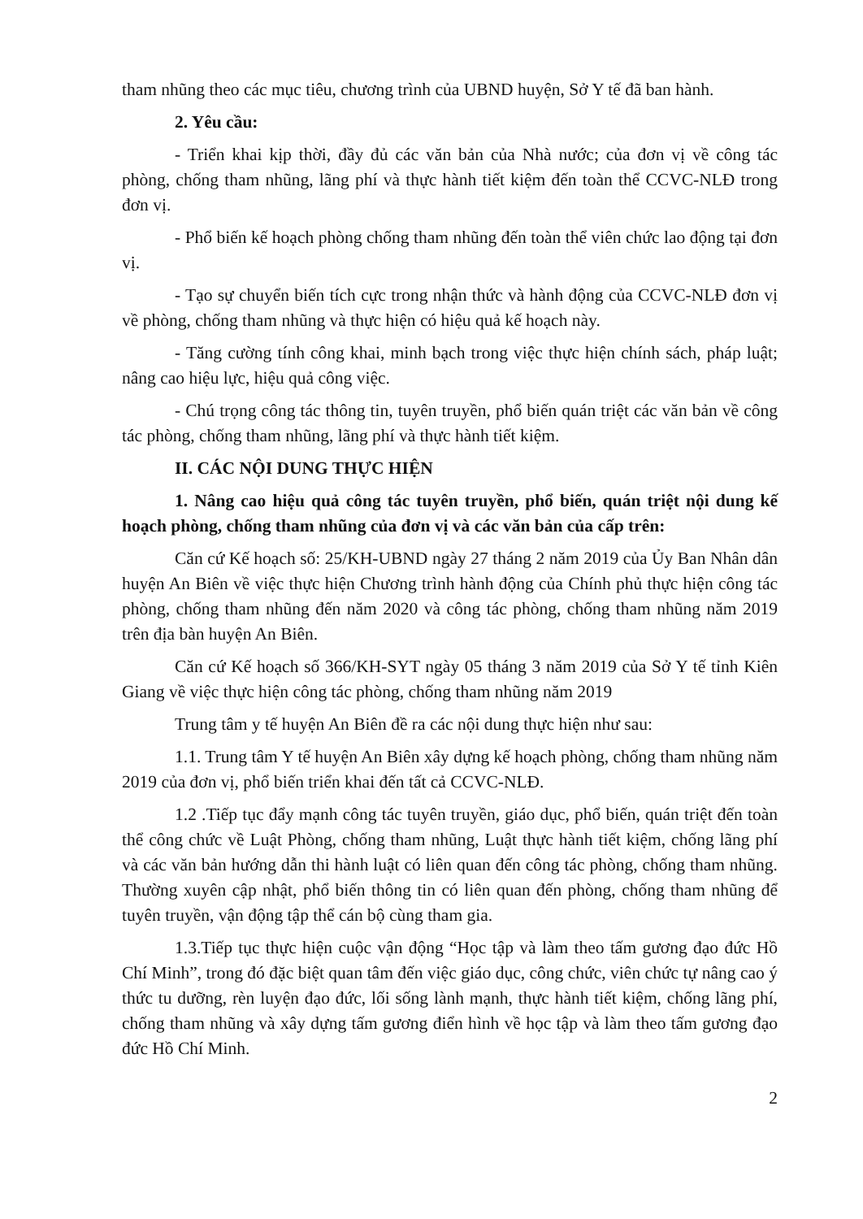tham nhũng theo các mục tiêu, chương trình của UBND huyện, Sở Y tế đã ban hành.
2. Yêu cầu:
- Triển khai kịp thời, đầy đủ các văn bản của Nhà nước; của đơn vị về công tác phòng, chống tham nhũng, lãng phí và thực hành tiết kiệm đến toàn thể CCVC-NLĐ trong đơn vị.
- Phổ biến kế hoạch phòng chống tham nhũng đến toàn thể viên chức lao động tại đơn vị.
- Tạo sự chuyển biến tích cực trong nhận thức và hành động của CCVC-NLĐ đơn vị về phòng, chống tham nhũng và thực hiện có hiệu quả kế hoạch này.
- Tăng cường tính công khai, minh bạch trong việc thực hiện chính sách, pháp luật; nâng cao hiệu lực, hiệu quả công việc.
- Chú trọng công tác thông tin, tuyên truyền, phổ biến quán triệt các văn bản về công tác phòng, chống tham nhũng, lãng phí và thực hành tiết kiệm.
II. CÁC NỘI DUNG THỰC HIỆN
1. Nâng cao hiệu quả công tác tuyên truyền, phổ biến, quán triệt nội dung kế hoạch phòng, chống tham nhũng của đơn vị và các văn bản của cấp trên:
Căn cứ Kế hoạch số: 25/KH-UBND ngày 27 tháng 2 năm 2019 của Ủy Ban Nhân dân huyện An Biên về việc thực hiện Chương trình hành động của Chính phủ thực hiện công tác phòng, chống tham nhũng đến năm 2020 và công tác phòng, chống tham nhũng năm 2019 trên địa bàn huyện An Biên.
Căn cứ Kế hoạch số 366/KH-SYT ngày 05 tháng 3 năm 2019 của Sở Y tế tỉnh Kiên Giang về việc thực hiện công tác phòng, chống tham nhũng năm 2019
Trung tâm y tế huyện An Biên đề ra các nội dung thực hiện như sau:
1.1. Trung tâm Y tế huyện An Biên xây dựng kế hoạch phòng, chống tham nhũng năm 2019 của đơn vị, phổ biến triển khai đến tất cả CCVC-NLĐ.
1.2 .Tiếp tục đẩy mạnh công tác tuyên truyền, giáo dục, phổ biến, quán triệt đến toàn thể công chức về Luật Phòng, chống tham nhũng, Luật thực hành tiết kiệm, chống lãng phí và các văn bản hướng dẫn thi hành luật có liên quan đến công tác phòng, chống tham nhũng. Thường xuyên cập nhật, phổ biến thông tin có liên quan đến phòng, chống tham nhũng để tuyên truyền, vận động tập thể cán bộ cùng tham gia.
1.3.Tiếp tục thực hiện cuộc vận động “Học tập và làm theo tấm gương đạo đức Hồ Chí Minh”, trong đó đặc biệt quan tâm đến việc giáo dục, công chức, viên chức tự nâng cao ý thức tu dưỡng, rèn luyện đạo đức, lối sống lành mạnh, thực hành tiết kiệm, chống lãng phí, chống tham nhũng và xây dựng tấm gương điển hình về học tập và làm theo tấm gương đạo đức Hồ Chí Minh.
2